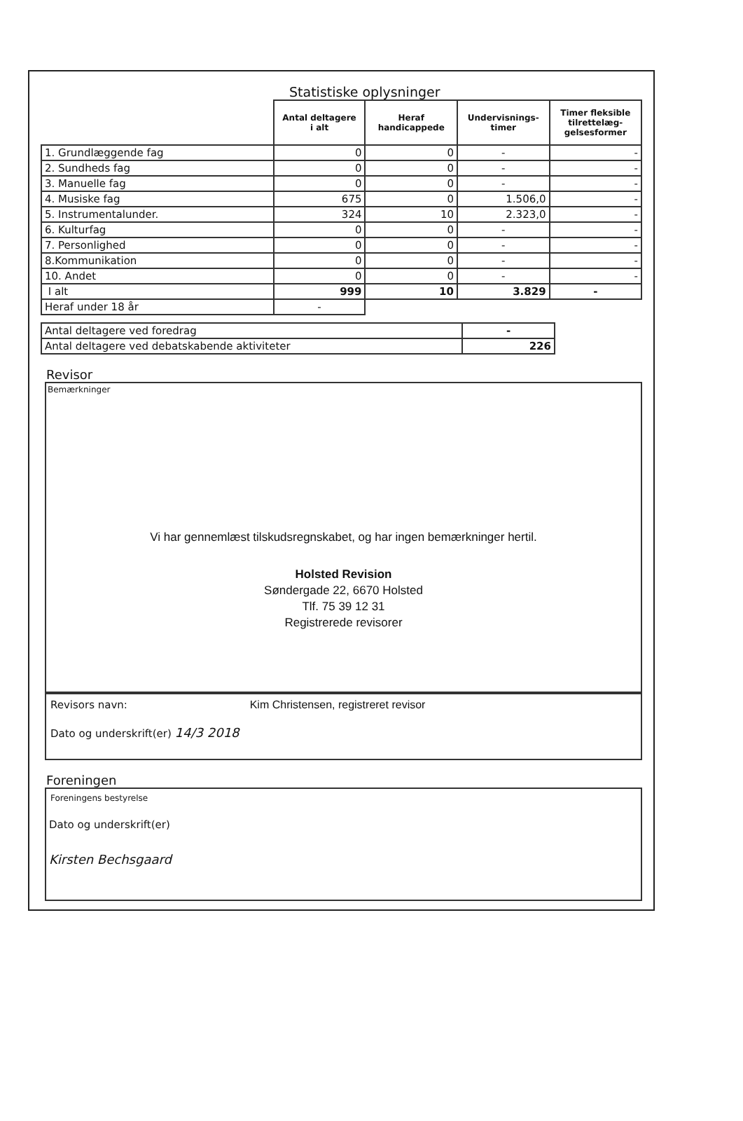Statistiske oplysninger
| | Antal deltagere i alt | Heraf handicappede | Undervisnings- timer | Timer fleksible tilrettelæg- gelsesformer |
| --- | --- | --- | --- | --- |
| 1. Grundlæggende fag | 0 | 0 | - | - |
| 2. Sundheds fag | 0 | 0 | - | - |
| 3. Manuelle fag | 0 | 0 | - | - |
| 4. Musiske fag | 675 | 0 | 1.506,0 | - |
| 5. Instrumentalunder. | 324 | 10 | 2.323,0 | - |
| 6. Kulturfag | 0 | 0 | - | - |
| 7. Personlighed | 0 | 0 | - | - |
| 8.Kommunikation | 0 | 0 | - | - |
| 10. Andet | 0 | 0 | - | - |
| I alt | 999 | 10 | 3.829 | - |
| Heraf under 18 år | - | | | |
| Antal deltagere ved foredrag | - |
| Antal deltagere ved debatskabende aktiviteter | 226 |
Revisor
Bemærkninger
Vi har gennemlæst tilskudsregnskabet, og har ingen bemærkninger hertil.
Holsted Revision
Søndergade 22, 6670 Holsted
Tlf. 75 39 12 31
Registrerede revisorer
Revisors navn: Kim Christensen, registreret revisor
Dato og underskrift(er) 14/3 2018
Foreningen
Foreningens bestyrelse
Dato og underskrift(er)
Kirsten Bechsgaard